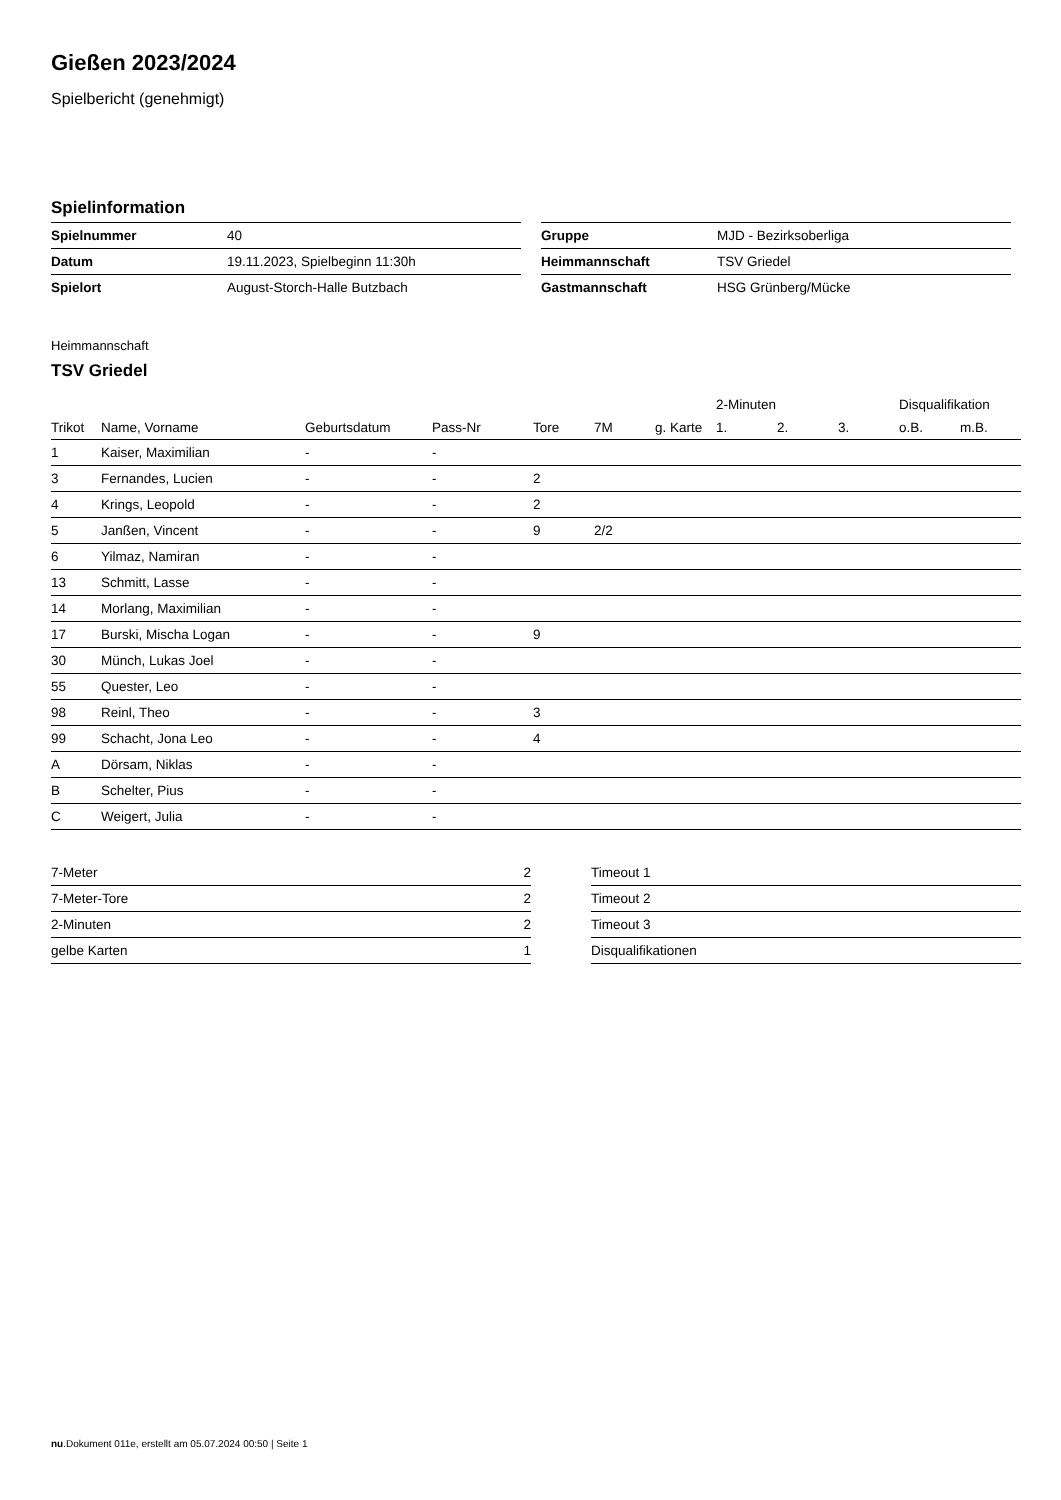Gießen 2023/2024
Spielbericht (genehmigt)
Spielinformation
| Spielnummer | 40 |
| Datum | 19.11.2023, Spielbeginn 11:30h |
| Spielort | August-Storch-Halle Butzbach |
| Gruppe | MJD - Bezirksoberliga |
| Heimmannschaft | TSV Griedel |
| Gastmannschaft | HSG Grünberg/Mücke |
Heimmannschaft
TSV Griedel
| | | | | | | | 2-Minuten | | | Disqualifikation | |
| --- | --- | --- | --- | --- | --- | --- | --- | --- | --- | --- | --- |
| Trikot | Name, Vorname | Geburtsdatum | Pass-Nr | Tore | 7M | g. Karte | 1. | 2. | 3. | o.B. | m.B. |
| 1 | Kaiser, Maximilian | - | - | | | | | | | | |
| 3 | Fernandes, Lucien | - | - | 2 | | | | | | | |
| 4 | Krings, Leopold | - | - | 2 | | | | | | | |
| 5 | Janßen, Vincent | - | - | 9 | 2/2 | | | | | | |
| 6 | Yilmaz, Namiran | - | - | | | | | | | | |
| 13 | Schmitt, Lasse | - | - | | | | | | | | |
| 14 | Morlang, Maximilian | - | - | | | | | | | | |
| 17 | Burski, Mischa Logan | - | - | 9 | | | | | | | |
| 30 | Münch, Lukas Joel | - | - | | | | | | | | |
| 55 | Quester, Leo | - | - | | | | | | | | |
| 98 | Reinl, Theo | - | - | 3 | | | | | | | |
| 99 | Schacht, Jona Leo | - | - | 4 | | | | | | | |
| A | Dörsam, Niklas | - | - | | | | | | | | |
| B | Schelter, Pius | - | - | | | | | | | | |
| C | Weigert, Julia | - | - | | | | | | | | |
| 7-Meter | 2 |
| 7-Meter-Tore | 2 |
| 2-Minuten | 2 |
| gelbe Karten | 1 |
| Timeout 1 |
| Timeout 2 |
| Timeout 3 |
| Disqualifikationen |
nu.Dokument 011e, erstellt am 05.07.2024 00:50 | Seite 1